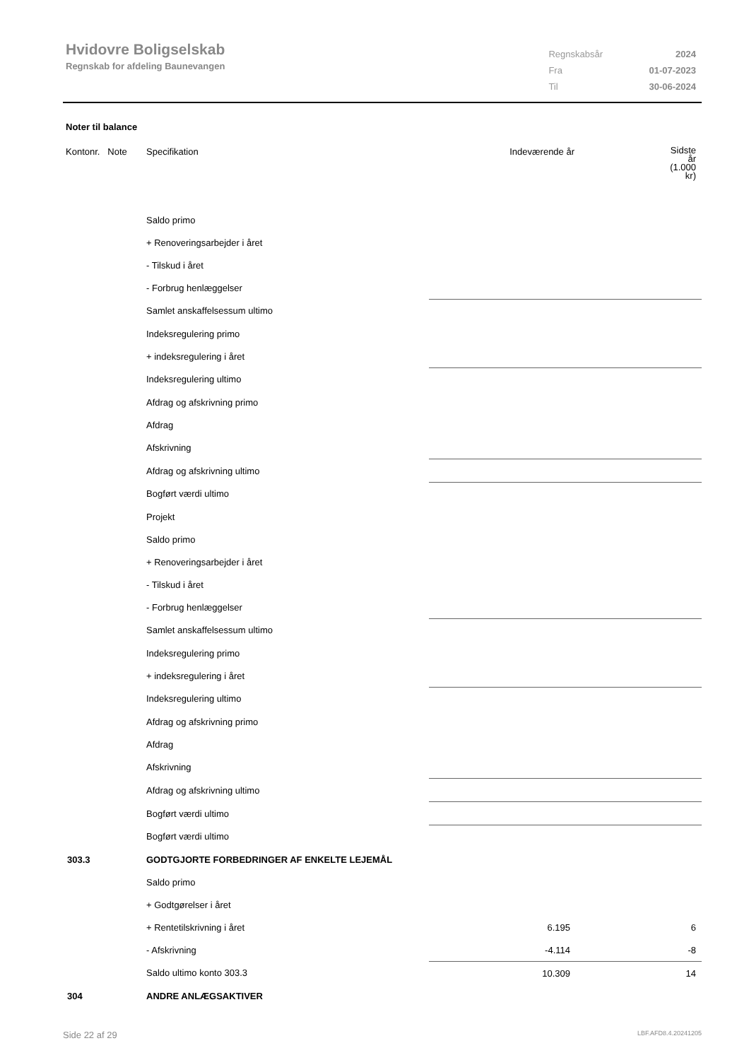Hvidovre Boligselskab
Regnskab for afdeling Baunevangen
| Regnskabsår | 2024 |
| Fra | 01-07-2023 |
| Til | 30-06-2024 |
Noter til balance
| Kontonr. Note | Specifikation | Indeværende år | Sidste år (1.000 kr) |
| | Saldo primo | | |
| | + Renoveringsarbejder i året | | |
| | - Tilskud i året | | |
| | - Forbrug henlæggelser | | |
| | Samlet anskaffelsessum ultimo | | |
| | Indeksregulering primo | | |
| | + indeksregulering i året | | |
| | Indeksregulering ultimo | | |
| | Afdrag og afskrivning primo | | |
| | Afdrag | | |
| | Afskrivning | | |
| | Afdrag og afskrivning ultimo | | |
| | Bogført værdi ultimo | | |
| | Projekt | | |
| | Saldo primo | | |
| | + Renoveringsarbejder i året | | |
| | - Tilskud i året | | |
| | - Forbrug henlæggelser | | |
| | Samlet anskaffelsessum ultimo | | |
| | Indeksregulering primo | | |
| | + indeksregulering i året | | |
| | Indeksregulering ultimo | | |
| | Afdrag og afskrivning primo | | |
| | Afdrag | | |
| | Afskrivning | | |
| | Afdrag og afskrivning ultimo | | |
| | Bogført værdi ultimo | | |
| | Bogført værdi ultimo | | |
| 303.3 | GODTGJORTE FORBEDRINGER AF ENKELTE LEJEMÅL | | |
| | Saldo primo | | |
| | + Godtgørelser i året | | |
| | + Rentetilskrivning i året | 6.195 | 6 |
| | - Afskrivning | -4.114 | -8 |
| | Saldo ultimo konto 303.3 | 10.309 | 14 |
| 304 | ANDRE ANLÆGSAKTIVER | | |
Side 22 af 29 LBF.AFD8.4.20241205